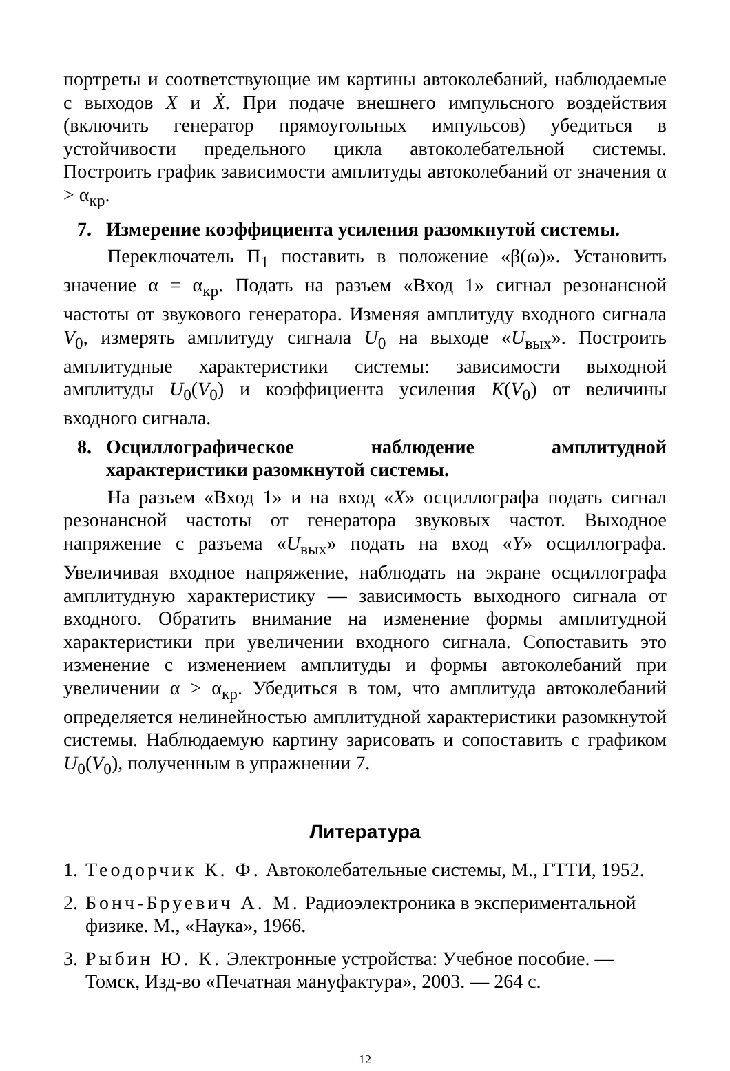портреты и соответствующие им картины автоколебаний, наблюдаемые с выходов X и Ẋ. При подаче внешнего импульсного воздействия (включить генератор прямоугольных импульсов) убедиться в устойчивости предельного цикла автоколебательной системы. Построить график зависимости амплитуды автоколебаний от значения α > α<sub>кр</sub>.
7. Измерение коэффициента усиления разомкнутой системы.
Переключатель П<sub>1</sub> поставить в положение «β(ω)». Установить значение α = α<sub>кр</sub>. Подать на разъем «Вход 1» сигнал резонансной частоты от звукового генератора. Изменяя амплитуду входного сигнала V<sub>0</sub>, измерять амплитуду сигнала U<sub>0</sub> на выходе «U<sub>вых</sub>». Построить амплитудные характеристики системы: зависимости выходной амплитуды U<sub>0</sub>(V<sub>0</sub>) и коэффициента усиления K(V<sub>0</sub>) от величины входного сигнала.
8. Осциллографическое наблюдение амплитудной характеристики разомкнутой системы.
На разъем «Вход 1» и на вход «X» осциллографа подать сигнал резонансной частоты от генератора звуковых частот. Выходное напряжение с разъема «U<sub>вых</sub>» подать на вход «Y» осциллографа. Увеличивая входное напряжение, наблюдать на экране осциллографа амплитудную характеристику — зависимость выходного сигнала от входного. Обратить внимание на изменение формы амплитудной характеристики при увеличении входного сигнала. Сопоставить это изменение с изменением амплитуды и формы автоколебаний при увеличении α > α<sub>кр</sub>. Убедиться в том, что амплитуда автоколебаний определяется нелинейностью амплитудной характеристики разомкнутой системы. Наблюдаемую картину зарисовать и сопоставить с графиком U<sub>0</sub>(V<sub>0</sub>), полученным в упражнении 7.
Литература
1. Теодорчик К. Ф. Автоколебательные системы, М., ГТТИ, 1952.
2. Бонч-Бруевич А. М. Радиоэлектроника в экспериментальной физике. М., «Наука», 1966.
3. Рыбин Ю. К. Электронные устройства: Учебное пособие. — Томск, Изд-во «Печатная мануфактура», 2003. — 264 с.
12